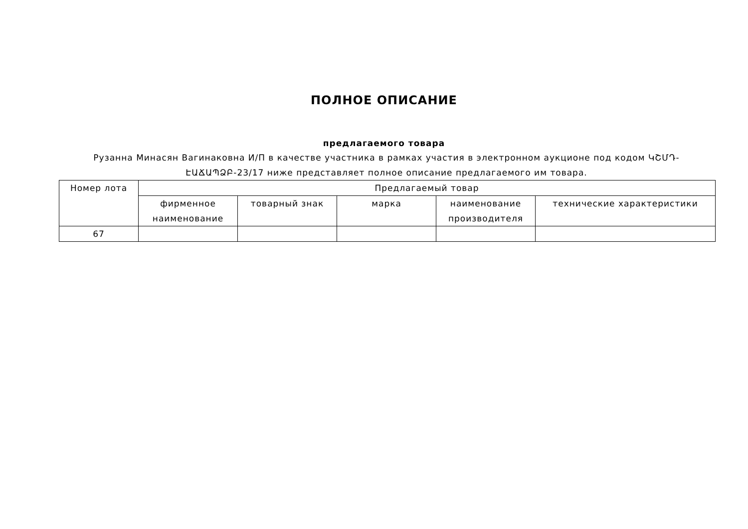ПОЛНОЕ ОПИСАНИЕ
предлагаемого товара
Рузанна Минасян Вагинаковна И/П в качестве участника в рамках участия в электронном аукционе под кодом ԿՇՄԴ-ԷԱՃԱՊՁԲ-23/17 ниже представляет полное описание предлагаемого им товара.
| Номер лота | Предлагаемый товар | | | | |
| --- | --- | --- | --- | --- | --- |
| | фирменное наименование | товарный знак | марка | наименование производителя | технические характеристики |
| 67 | | | | | |